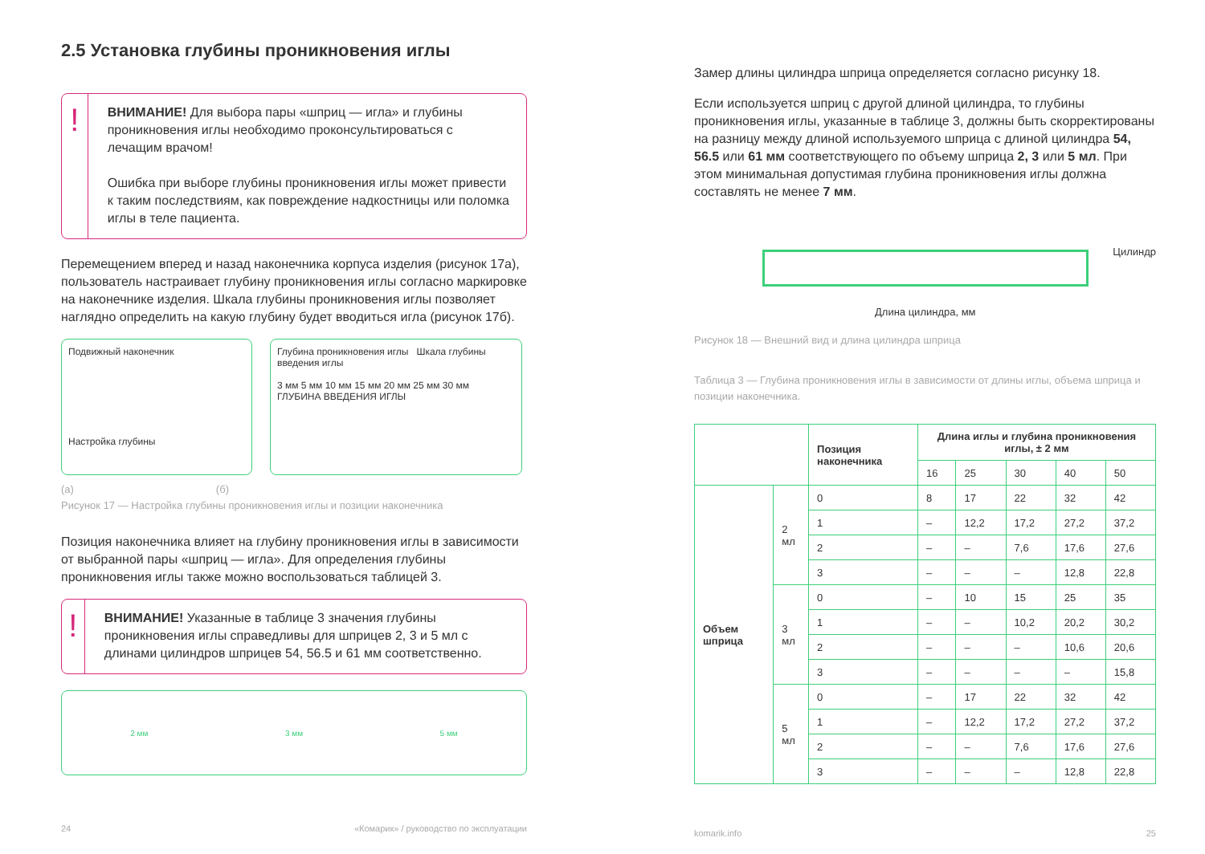2.5 Установка глубины проникновения иглы
!
ВНИМАНИЕ! Для выбора пары «шприц — игла» и глубины проникновения иглы необходимо проконсультироваться с лечащим врачом!
Ошибка при выборе глубины проникновения иглы может привести к таким последствиям, как повреждение надкостницы или поломка иглы в теле пациента.
Перемещением вперед и назад наконечника корпуса изделия (рисунок 17а), пользователь настраивает глубину проникновения иглы согласно маркировке на наконечнике изделия. Шкала глубины проникновения иглы позволяет наглядно определить на какую глубину будет вводиться игла (рисунок 17б).
Подвижный наконечник
Настройка глубины
Глубина проникновения иглы Шкала глубины введения иглы
3 мм 5 мм 10 мм 15 мм 20 мм 25 мм 30 мм
ГЛУБИНА ВВЕДЕНИЯ ИГЛЫ
(а) (б)
Рисунок 17 — Настройка глубины проникновения иглы и позиции наконечника
Позиция наконечника влияет на глубину проникновения иглы в зависимости от выбранной пары «шприц — игла». Для определения глубины проникновения иглы также можно воспользоваться таблицей 3.
!
ВНИМАНИЕ! Указанные в таблице 3 значения глубины проникновения иглы справедливы для шприцев 2, 3 и 5 мл с длинами цилиндров шприцев 54, 56.5 и 61 мм соответственно.
2 мм 3 мм 5 мм
24 «Комарик» / руководство по эксплуатации
Замер длины цилиндра шприца определяется согласно рисунку 18.
Если используется шприц с другой длиной цилиндра, то глубины проникновения иглы, указанные в таблице 3, должны быть скорректированы на разницу между длиной используемого шприца с длиной цилиндра 54, 56.5 или 61 мм соответствующего по объему шприца 2, 3 или 5 мл. При этом минимальная допустимая глубина проникновения иглы должна составлять не менее 7 мм.
Цилиндр
Длина цилиндра, мм
Рисунок 18 — Внешний вид и длина цилиндра шприца
Таблица 3 — Глубина проникновения иглы в зависимости от длины иглы, объема шприца и позиции наконечника.
| | | Позиция наконечника | Длина иглы и глубина проникновения иглы, ± 2 мм | | | | |
| --- | --- | --- | --- | --- | --- | --- | --- |
| | | | 16 | 25 | 30 | 40 | 50 |
| Объем шприца | 2 мл | 0 | 8 | 17 | 22 | 32 | 42 |
| | | 1 | – | 12,2 | 17,2 | 27,2 | 37,2 |
| | | 2 | – | – | 7,6 | 17,6 | 27,6 |
| | | 3 | – | – | – | 12,8 | 22,8 |
| | 3 мл | 0 | – | 10 | 15 | 25 | 35 |
| | | 1 | – | – | 10,2 | 20,2 | 30,2 |
| | | 2 | – | – | – | 10,6 | 20,6 |
| | | 3 | – | – | – | – | 15,8 |
| | 5 мл | 0 | – | 17 | 22 | 32 | 42 |
| | | 1 | – | 12,2 | 17,2 | 27,2 | 37,2 |
| | | 2 | – | – | 7,6 | 17,6 | 27,6 |
| | | 3 | – | – | – | 12,8 | 22,8 |
komarik.info 25